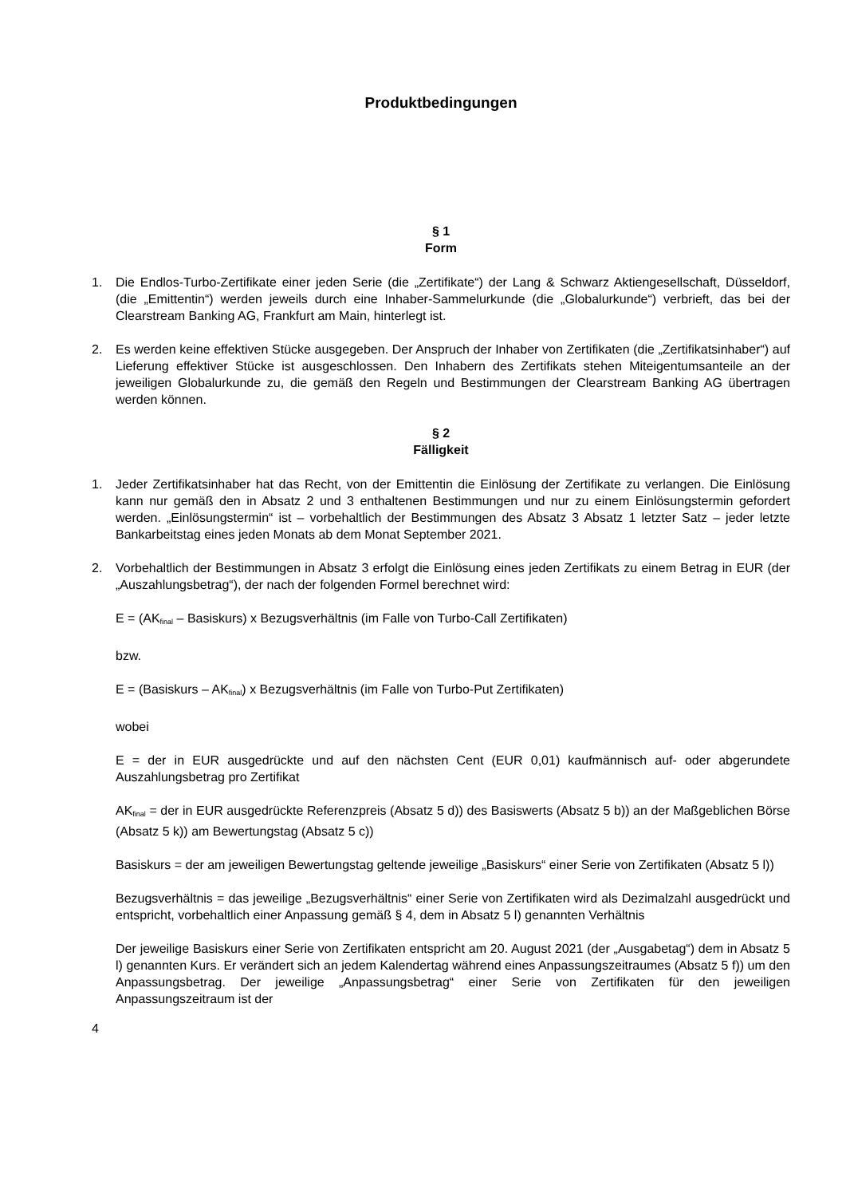Produktbedingungen
§ 1
Form
1. Die Endlos-Turbo-Zertifikate einer jeden Serie (die „Zertifikate“) der Lang & Schwarz Aktiengesellschaft, Düsseldorf, (die „Emittentin“) werden jeweils durch eine Inhaber-Sammelurkunde (die „Globalurkunde“) verbrieft, das bei der Clearstream Banking AG, Frankfurt am Main, hinterlegt ist.
2. Es werden keine effektiven Stücke ausgegeben. Der Anspruch der Inhaber von Zertifikaten (die „Zertifikatsinhaber“) auf Lieferung effektiver Stücke ist ausgeschlossen. Den Inhabern des Zertifikats stehen Miteigentumsanteile an der jeweiligen Globalurkunde zu, die gemäß den Regeln und Bestimmungen der Clearstream Banking AG übertragen werden können.
§ 2
Fälligkeit
1. Jeder Zertifikatsinhaber hat das Recht, von der Emittentin die Einlösung der Zertifikate zu verlangen. Die Einlösung kann nur gemäß den in Absatz 2 und 3 enthaltenen Bestimmungen und nur zu einem Einlösungstermin gefordert werden. „Einlösungstermin“ ist – vorbehaltlich der Bestimmungen des Absatz 3 Absatz 1 letzter Satz – jeder letzte Bankarbeitstag eines jeden Monats ab dem Monat September 2021.
2. Vorbehaltlich der Bestimmungen in Absatz 3 erfolgt die Einlösung eines jeden Zertifikats zu einem Betrag in EUR (der „Auszahlungsbetrag“), der nach der folgenden Formel berechnet wird:
E = (AK<sub>final</sub> – Basiskurs) x Bezugsverhältnis (im Falle von Turbo-Call Zertifikaten)
bzw.
E = (Basiskurs – AK<sub>final</sub>) x Bezugsverhältnis (im Falle von Turbo-Put Zertifikaten)
wobei
E = der in EUR ausgedrückte und auf den nächsten Cent (EUR 0,01) kaufmännisch auf- oder abgerundete Auszahlungsbetrag pro Zertifikat
AK<sub>final</sub> = der in EUR ausgedrückte Referenzpreis (Absatz 5 d)) des Basiswerts (Absatz 5 b)) an der Maßgeblichen Börse (Absatz 5 k)) am Bewertungstag (Absatz 5 c))
Basiskurs = der am jeweiligen Bewertungstag geltende jeweilige „Basiskurs“ einer Serie von Zertifikaten (Absatz 5 l))
Bezugsverhältnis = das jeweilige „Bezugsverhältnis“ einer Serie von Zertifikaten wird als Dezimalzahl ausgedrückt und entspricht, vorbehaltlich einer Anpassung gemäß § 4, dem in Absatz 5 l) genannten Verhältnis
Der jeweilige Basiskurs einer Serie von Zertifikaten entspricht am 20. August 2021 (der „Ausgabetag“) dem in Absatz 5 l) genannten Kurs. Er verändert sich an jedem Kalendertag während eines Anpassungszeitraumes (Absatz 5 f)) um den Anpassungsbetrag. Der jeweilige „Anpassungsbetrag“ einer Serie von Zertifikaten für den jeweiligen Anpassungszeitraum ist der
4